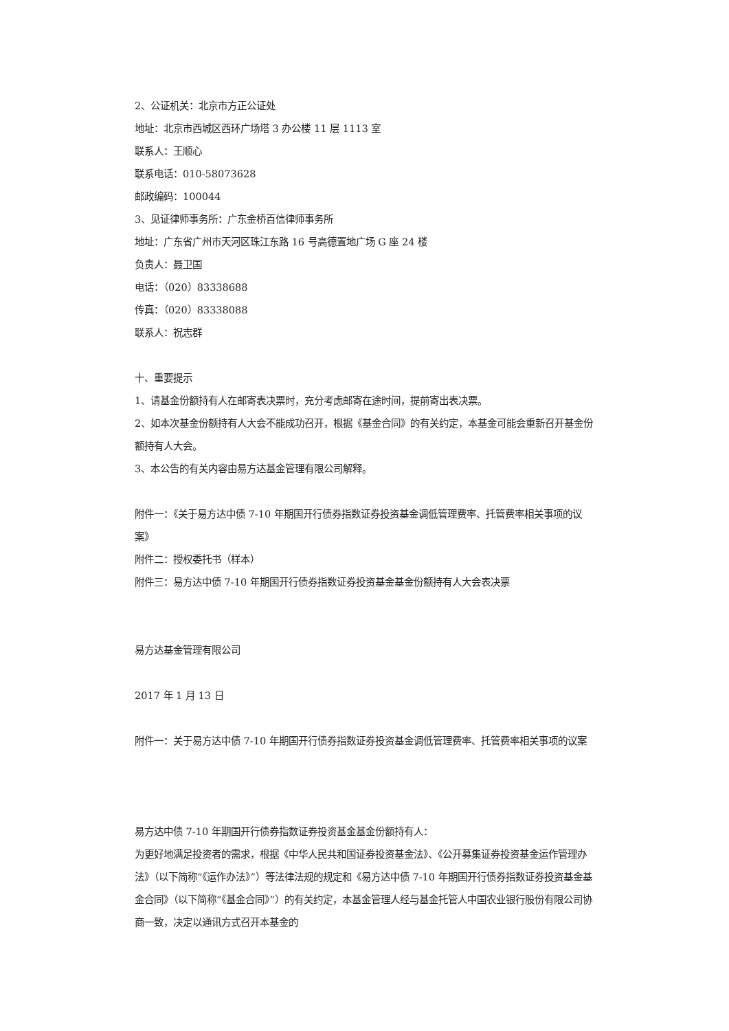2、公证机关：北京市方正公证处
地址：北京市西城区西环广场塔 3 办公楼 11 层 1113 室
联系人：王顺心
联系电话：010-58073628
邮政编码：100044
3、见证律师事务所：广东金桥百信律师事务所
地址：广东省广州市天河区珠江东路 16 号高德置地广场 G 座 24 楼
负责人：聂卫国
电话：（020）83338688
传真：（020）83338088
联系人：祝志群
十、重要提示
1、请基金份额持有人在邮寄表决票时，充分考虑邮寄在途时间，提前寄出表决票。
2、如本次基金份额持有人大会不能成功召开，根据《基金合同》的有关约定，本基金可能会重新召开基金份额持有人大会。
3、本公告的有关内容由易方达基金管理有限公司解释。
附件一：《关于易方达中债 7-10 年期国开行债券指数证券投资基金调低管理费率、托管费率相关事项的议案》
附件二：授权委托书（样本）
附件三：易方达中债 7-10 年期国开行债券指数证券投资基金基金份额持有人大会表决票
易方达基金管理有限公司
2017 年 1 月 13 日
附件一：关于易方达中债 7-10 年期国开行债券指数证券投资基金调低管理费率、托管费率相关事项的议案
易方达中债 7-10 年期国开行债券指数证券投资基金基金份额持有人：
为更好地满足投资者的需求，根据《中华人民共和国证券投资基金法》、《公开募集证券投资基金运作管理办法》（以下简称“《运作办法》”）等法律法规的规定和《易方达中债 7-10 年期国开行债券指数证券投资基金基金合同》（以下简称“《基金合同》”）的有关约定，本基金管理人经与基金托管人中国农业银行股份有限公司协商一致，决定以通讯方式召开本基金的